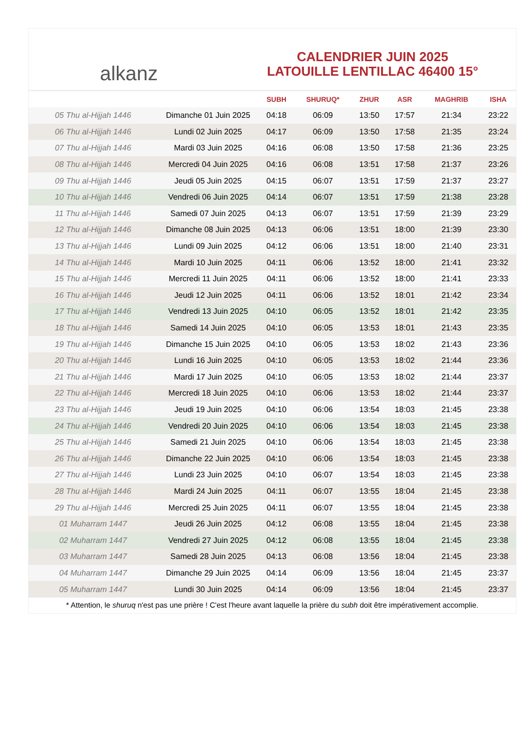alkanz
CALENDRIER JUIN 2025
LATOUILLE LENTILLAC 46400 15°
| | | SUBH | SHURUQ* | ZHUR | ASR | MAGHRIB | ISHA |
| --- | --- | --- | --- | --- | --- | --- | --- |
| 05 Thu al-Hijjah 1446 | Dimanche 01 Juin 2025 | 04:18 | 06:09 | 13:50 | 17:57 | 21:34 | 23:22 |
| 06 Thu al-Hijjah 1446 | Lundi 02 Juin 2025 | 04:17 | 06:09 | 13:50 | 17:58 | 21:35 | 23:24 |
| 07 Thu al-Hijjah 1446 | Mardi 03 Juin 2025 | 04:16 | 06:08 | 13:50 | 17:58 | 21:36 | 23:25 |
| 08 Thu al-Hijjah 1446 | Mercredi 04 Juin 2025 | 04:16 | 06:08 | 13:51 | 17:58 | 21:37 | 23:26 |
| 09 Thu al-Hijjah 1446 | Jeudi 05 Juin 2025 | 04:15 | 06:07 | 13:51 | 17:59 | 21:37 | 23:27 |
| 10 Thu al-Hijjah 1446 | Vendredi 06 Juin 2025 | 04:14 | 06:07 | 13:51 | 17:59 | 21:38 | 23:28 |
| 11 Thu al-Hijjah 1446 | Samedi 07 Juin 2025 | 04:13 | 06:07 | 13:51 | 17:59 | 21:39 | 23:29 |
| 12 Thu al-Hijjah 1446 | Dimanche 08 Juin 2025 | 04:13 | 06:06 | 13:51 | 18:00 | 21:39 | 23:30 |
| 13 Thu al-Hijjah 1446 | Lundi 09 Juin 2025 | 04:12 | 06:06 | 13:51 | 18:00 | 21:40 | 23:31 |
| 14 Thu al-Hijjah 1446 | Mardi 10 Juin 2025 | 04:11 | 06:06 | 13:52 | 18:00 | 21:41 | 23:32 |
| 15 Thu al-Hijjah 1446 | Mercredi 11 Juin 2025 | 04:11 | 06:06 | 13:52 | 18:00 | 21:41 | 23:33 |
| 16 Thu al-Hijjah 1446 | Jeudi 12 Juin 2025 | 04:11 | 06:06 | 13:52 | 18:01 | 21:42 | 23:34 |
| 17 Thu al-Hijjah 1446 | Vendredi 13 Juin 2025 | 04:10 | 06:05 | 13:52 | 18:01 | 21:42 | 23:35 |
| 18 Thu al-Hijjah 1446 | Samedi 14 Juin 2025 | 04:10 | 06:05 | 13:53 | 18:01 | 21:43 | 23:35 |
| 19 Thu al-Hijjah 1446 | Dimanche 15 Juin 2025 | 04:10 | 06:05 | 13:53 | 18:02 | 21:43 | 23:36 |
| 20 Thu al-Hijjah 1446 | Lundi 16 Juin 2025 | 04:10 | 06:05 | 13:53 | 18:02 | 21:44 | 23:36 |
| 21 Thu al-Hijjah 1446 | Mardi 17 Juin 2025 | 04:10 | 06:05 | 13:53 | 18:02 | 21:44 | 23:37 |
| 22 Thu al-Hijjah 1446 | Mercredi 18 Juin 2025 | 04:10 | 06:06 | 13:53 | 18:02 | 21:44 | 23:37 |
| 23 Thu al-Hijjah 1446 | Jeudi 19 Juin 2025 | 04:10 | 06:06 | 13:54 | 18:03 | 21:45 | 23:38 |
| 24 Thu al-Hijjah 1446 | Vendredi 20 Juin 2025 | 04:10 | 06:06 | 13:54 | 18:03 | 21:45 | 23:38 |
| 25 Thu al-Hijjah 1446 | Samedi 21 Juin 2025 | 04:10 | 06:06 | 13:54 | 18:03 | 21:45 | 23:38 |
| 26 Thu al-Hijjah 1446 | Dimanche 22 Juin 2025 | 04:10 | 06:06 | 13:54 | 18:03 | 21:45 | 23:38 |
| 27 Thu al-Hijjah 1446 | Lundi 23 Juin 2025 | 04:10 | 06:07 | 13:54 | 18:03 | 21:45 | 23:38 |
| 28 Thu al-Hijjah 1446 | Mardi 24 Juin 2025 | 04:11 | 06:07 | 13:55 | 18:04 | 21:45 | 23:38 |
| 29 Thu al-Hijjah 1446 | Mercredi 25 Juin 2025 | 04:11 | 06:07 | 13:55 | 18:04 | 21:45 | 23:38 |
| 01 Muharram 1447 | Jeudi 26 Juin 2025 | 04:12 | 06:08 | 13:55 | 18:04 | 21:45 | 23:38 |
| 02 Muharram 1447 | Vendredi 27 Juin 2025 | 04:12 | 06:08 | 13:55 | 18:04 | 21:45 | 23:38 |
| 03 Muharram 1447 | Samedi 28 Juin 2025 | 04:13 | 06:08 | 13:56 | 18:04 | 21:45 | 23:38 |
| 04 Muharram 1447 | Dimanche 29 Juin 2025 | 04:14 | 06:09 | 13:56 | 18:04 | 21:45 | 23:37 |
| 05 Muharram 1447 | Lundi 30 Juin 2025 | 04:14 | 06:09 | 13:56 | 18:04 | 21:45 | 23:37 |
* Attention, le shuruq n'est pas une prière ! C'est l'heure avant laquelle la prière du subh doit être impérativement accomplie.